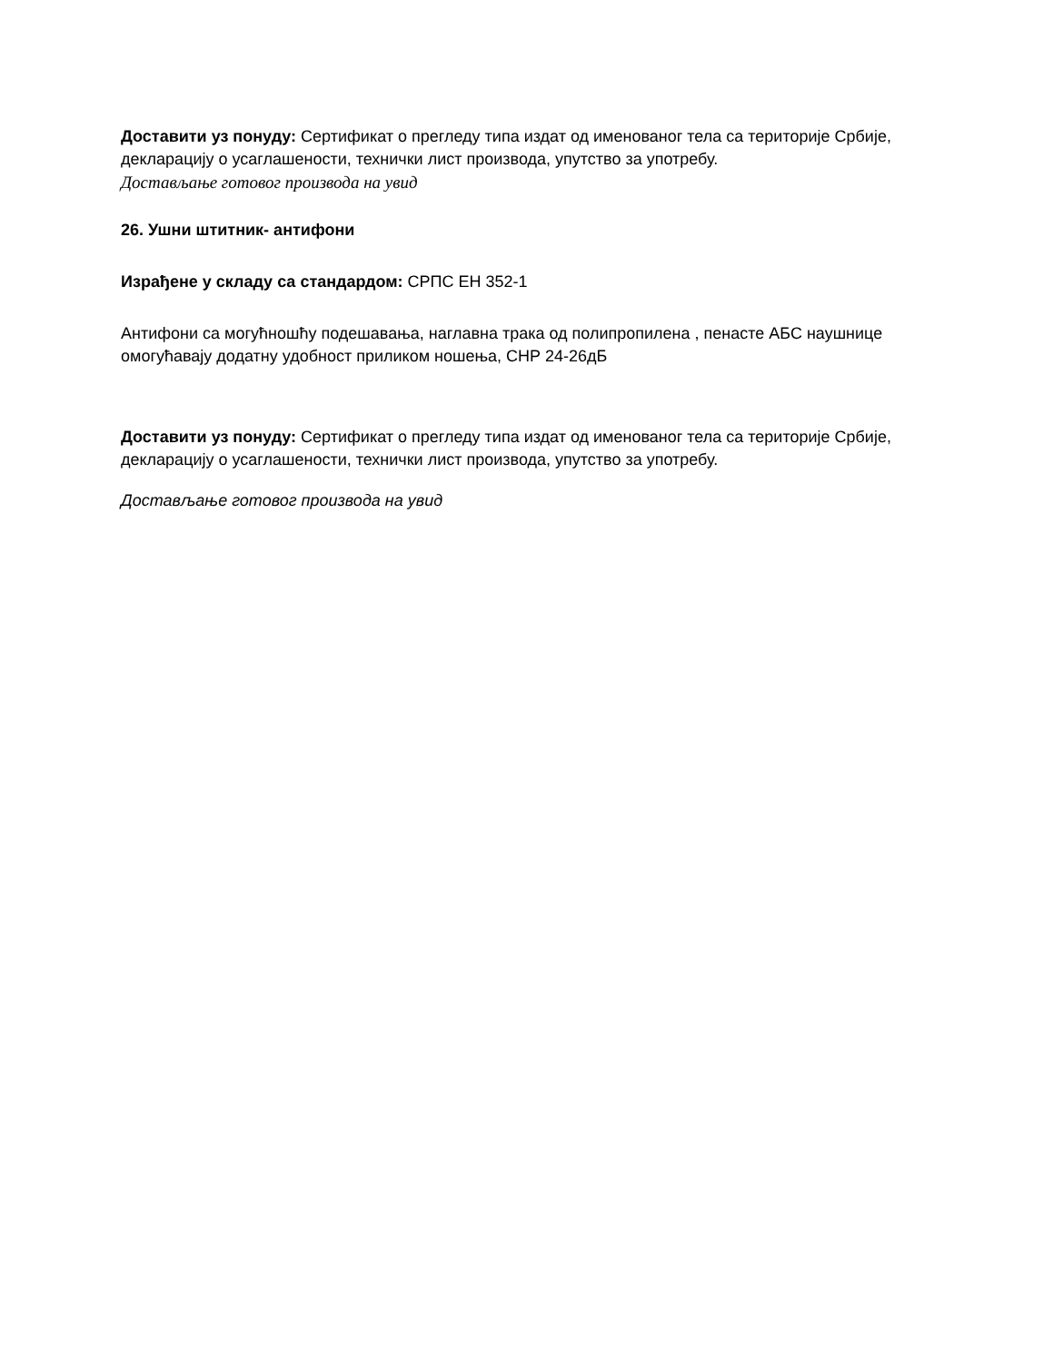Доставити уз понуду: Сертификат о прегледу типа издат од именованог тела са територије Србије, декларацију о усаглашености, технички лист производа, упутство за употребу.
Достављање готовог производа на увид
26. Ушни штитник- антифони
Израђене у складу са стандардом: СРПС ЕН 352-1
Антифони са могућношћу подешавања, наглавна трака од полипропилена , пенасте АБС наушнице омогућавају додатну удобност приликом ношења, СНР 24-26дБ
Доставити уз понуду: Сертификат о прегледу типа издат од именованог тела са територије Србије, декларацију о усаглашености, технички лист производа, упутство за употребу.
Достављање готовог производа на увид